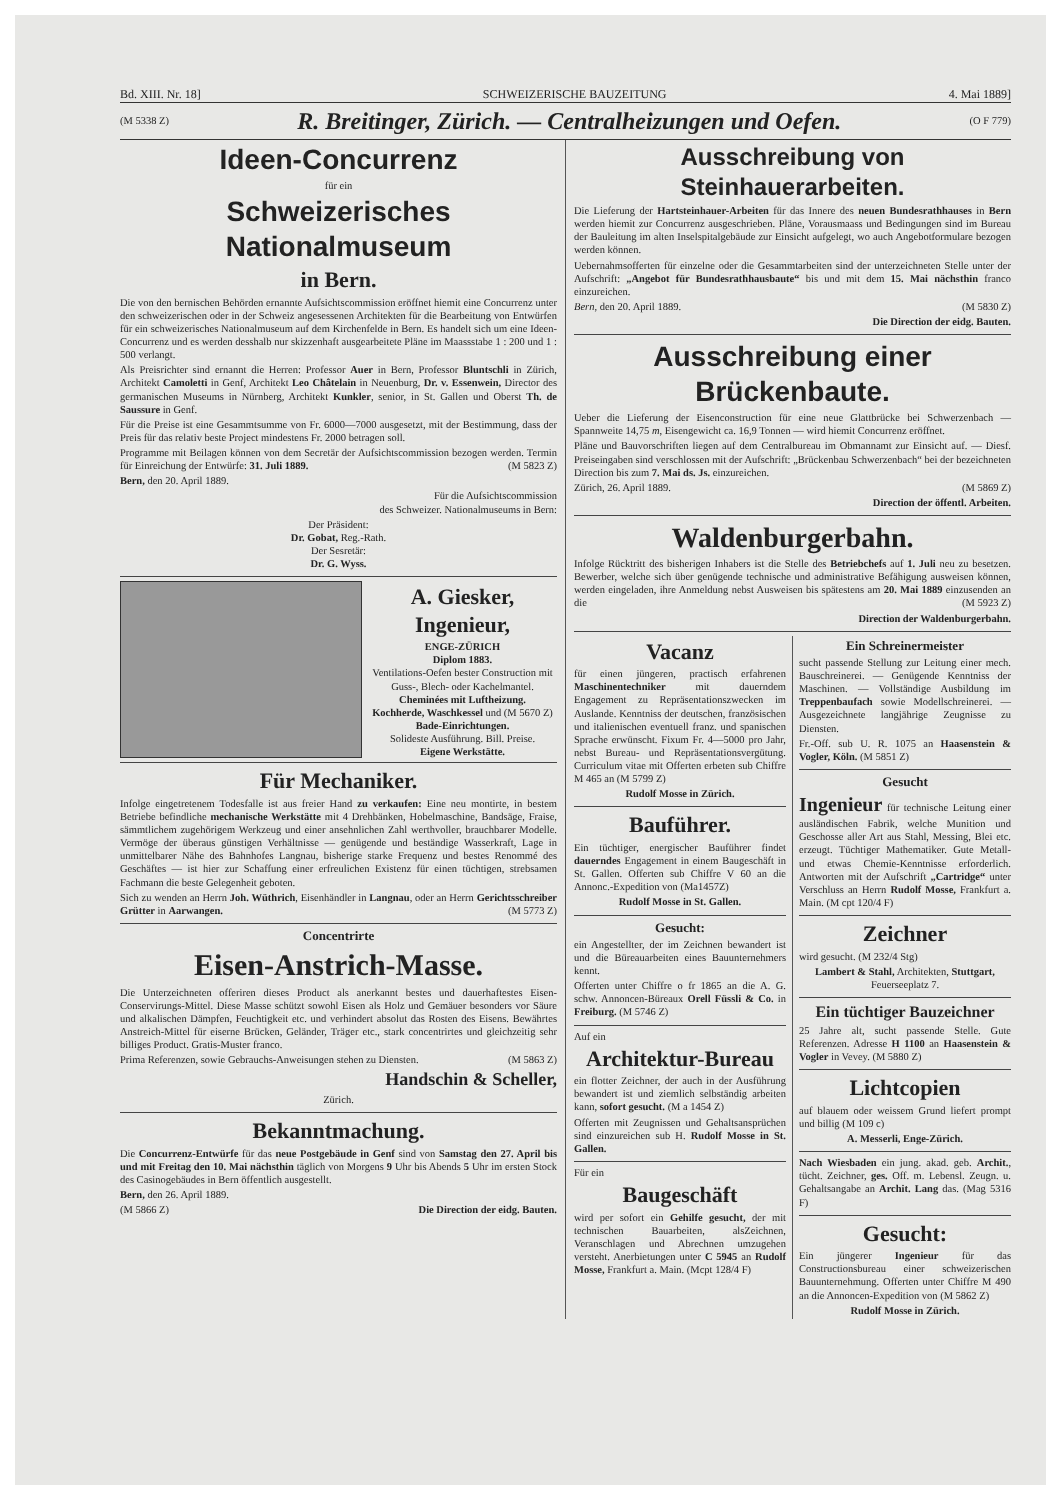Bd. XIII. Nr. 18] SCHWEIZERISCHE BAUZEITUNG 4. Mai 1889]
(M 5338 Z) R. Breitinger, Zürich. — Centralheizungen und Oefen. (O F 779)
Ideen-Concurrenz
für ein
Schweizerisches Nationalmuseum
in Bern.
Die von den bernischen Behörden ernannte Aufsichtscommission eröffnet hiemit eine Concurrenz unter den schweizerischen oder in der Schweiz angesessenen Architekten für die Bearbeitung von Entwürfen für ein schweizerisches Nationalmuseum auf dem Kirchenfelde in Bern. Es handelt sich um eine Ideen-Concurrenz und es werden desshalb nur skizzenhaft ausgearbeitete Pläne im Maassstabe 1 : 200 und 1 : 500 verlangt.
Als Preisrichter sind ernannt die Herren: Professor Auer in Bern, Professor Bluntschli in Zürich, Architekt Camoletti in Genf, Architekt Leo Châtelain in Neuenburg, Dr. v. Essenwein, Director des germanischen Museums in Nürnberg, Architekt Kunkler, senior, in St. Gallen und Oberst Th. de Saussure in Genf.
Für die Preise ist eine Gesammtsumme von Fr. 6000—7000 ausgesetzt, mit der Bestimmung, dass der Preis für das relativ beste Project mindestens Fr. 2000 betragen soll.
Programme mit Beilagen können von dem Secretär der Aufsichtscommission bezogen werden. Termin für Einreichung der Entwürfe: 31. Juli 1889. (M 5823 Z)
Bern, den 20. April 1889.
Für die Aufsichtscommission
des Schweizer. Nationalmuseums in Bern:
Der Präsident:
Dr. Gobat, Reg.-Rath.
Der Sesretär:
Dr. G. Wyss.
A. Giesker, Ingenieur,
ENGE-ZÜRICH
Diplom 1883.
Ventilations-Oefen bester Construction mit Guss-, Blech- oder Kachelmantel.
Cheminées mit Luftheizung.
Kochherde, Waschkessel und (M 5670 Z)
Bade-Einrichtungen.
Solideste Ausführung. Bill. Preise.
Eigene Werkstätte.
Für Mechaniker.
Infolge eingetretenem Todesfalle ist aus freier Hand zu verkaufen: Eine neu montirte, in bestem Betriebe befindliche mechanische Werkstätte mit 4 Drehbänken, Hobelmaschine, Bandsäge, Fraise, sämmtlichem zugehörigem Werkzeug und einer ansehnlichen Zahl werthvoller, brauchbarer Modelle. Vermöge der überaus günstigen Verhältnisse — genügende und beständige Wasserkraft, Lage in unmittelbarer Nähe des Bahnhofes Langnau, bisherige starke Frequenz und bestes Renommé des Geschäftes — ist hier zur Schaffung einer erfreulichen Existenz für einen tüchtigen, strebsamen Fachmann die beste Gelegenheit geboten.
Sich zu wenden an Herrn Joh. Wüthrich, Eisenhändler in Langnau, oder an Herrn Gerichtsschreiber Grütter in Aarwangen. (M 5773 Z)
Concentrirte
Eisen-Anstrich-Masse.
Die Unterzeichneten offeriren dieses Product als anerkannt bestes und dauerhaftestes Eisen-Conservirungs-Mittel. Diese Masse schützt sowohl Eisen als Holz und Gemäuer besonders vor Säure und alkalischen Dämpfen, Feuchtigkeit etc. und verhindert absolut das Rosten des Eisens. Bewährtes Anstreich-Mittel für eiserne Brücken, Geländer, Träger etc., stark concentrirtes und gleichzeitig sehr billiges Product. Gratis-Muster franco.
Prima Referenzen, sowie Gebrauchs-Anweisungen stehen zu Diensten. (M 5863 Z)
Handschin & Scheller,
Zürich.
Bekanntmachung.
Die Concurrenz-Entwürfe für das neue Postgebäude in Genf sind von Samstag den 27. April bis und mit Freitag den 10. Mai nächsthin täglich von Morgens 9 Uhr bis Abends 5 Uhr im ersten Stock des Casinogebäudes in Bern öffentlich ausgestellt.
Bern, den 26. April 1889.
(M 5866 Z) Die Direction der eidg. Bauten.
Ausschreibung von Steinhauerarbeiten.
Die Lieferung der Hartsteinhauer-Arbeiten für das Innere des neuen Bundesrathhauses in Bern werden hiemit zur Concurrenz ausgeschrieben. Pläne, Vorausmaass und Bedingungen sind im Bureau der Bauleitung im alten Inselspitalgebäude zur Einsicht aufgelegt, wo auch Angebotformulare bezogen werden können.
Uebernahmsofferten für einzelne oder die Gesammtarbeiten sind der unterzeichneten Stelle unter der Aufschrift: „Angebot für Bundesrathhausbaute“ bis und mit dem 15. Mai nächsthin franco einzureichen.
Bern, den 20. April 1889. (M 5830 Z)
Die Direction der eidg. Bauten.
Ausschreibung einer Brückenbaute.
Ueber die Lieferung der Eisenconstruction für eine neue Glattbrücke bei Schwerzenbach — Spannweite 14,75 m, Eisengewicht ca. 16,9 Tonnen — wird hiemit Concurrenz eröffnet.
Pläne und Bauvorschriften liegen auf dem Centralbureau im Obmannamt zur Einsicht auf. — Diesf. Preiseingaben sind verschlossen mit der Aufschrift: „Brückenbau Schwerzenbach“ bei der bezeichneten Direction bis zum 7. Mai ds. Js. einzureichen.
Zürich, 26. April 1889. (M 5869 Z)
Direction der öffentl. Arbeiten.
Waldenburgerbahn.
Infolge Rücktritt des bisherigen Inhabers ist die Stelle des Betriebchefs auf 1. Juli neu zu besetzen. Bewerber, welche sich über genügende technische und administrative Befähigung ausweisen können, werden eingeladen, ihre Anmeldung nebst Ausweisen bis spätestens am 20. Mai 1889 einzusenden an die (M 5923 Z)
Direction der Waldenburgerbahn.
Vacanz
für einen jüngeren, practisch erfahrenen Maschinentechniker mit dauerndem Engagement zu Repräsentationszwecken im Auslande. Kenntniss der deutschen, französischen und italienischen eventuell franz. und spanischen Sprache erwünscht. Fixum Fr. 4—5000 pro Jahr, nebst Bureau- und Repräsentationsvergütung. Curriculum vitae mit Offerten erbeten sub Chiffre M 465 an (M 5799 Z)
Rudolf Mosse in Zürich.
Bauführer.
Ein tüchtiger, energischer Bauführer findet dauerndes Engagement in einem Baugeschäft in St. Gallen. Offerten sub Chiffre V 60 an die Annonc.-Expedition von (Ma1457Z)
Rudolf Mosse in St. Gallen.
Gesucht:
ein Angestellter, der im Zeichnen bewandert ist und die Büreauarbeiten eines Bauunternehmers kennt.
Offerten unter Chiffre o fr 1865 an die A. G. schw. Annoncen-Büreaux Orell Füssli & Co. in Freiburg. (M 5746 Z)
Auf ein
Architektur-Bureau
ein flotter Zeichner, der auch in der Ausführung bewandert ist und ziemlich selbständig arbeiten kann, sofort gesucht. (M a 1454 Z)
Offerten mit Zeugnissen und Gehaltsansprüchen sind einzureichen sub H. Rudolf Mosse in St. Gallen.
Für ein
Baugeschäft
wird per sofort ein Gehilfe gesucht, der mit technischen Bauarbeiten, alsZeichnen, Veranschlagen und Abrechnen umzugehen versteht. Anerbietungen unter C 5945 an Rudolf Mosse, Frankfurt a. Main. (Mcpt 128/4 F)
Ein Schreinermeister
sucht passende Stellung zur Leitung einer mech. Bauschreinerei. — Genügende Kenntniss der Maschinen. — Vollständige Ausbildung im Treppenbaufach sowie Modellschreinerei. — Ausgezeichnete langjährige Zeugnisse zu Diensten.
Fr.-Off. sub U. R. 1075 an Haasenstein & Vogler, Köln. (M 5851 Z)
Gesucht
Ingenieur für technische Leitung einer ausländischen Fabrik, welche Munition und Geschosse aller Art aus Stahl, Messing, Blei etc. erzeugt. Tüchtiger Mathematiker. Gute Metall- und etwas Chemie-Kenntnisse erforderlich. Antworten mit der Aufschrift „Cartridge“ unter Verschluss an Herrn Rudolf Mosse, Frankfurt a. Main. (M cpt 120/4 F)
Zeichner
wird gesucht. (M 232/4 Stg)
Lambert & Stahl, Architekten, Stuttgart, Feuerseeplatz 7.
Ein tüchtiger Bauzeichner
25 Jahre alt, sucht passende Stelle. Gute Referenzen. Adresse H 1100 an Haasenstein & Vogler in Vevey. (M 5880 Z)
Lichtcopien
auf blauem oder weissem Grund liefert prompt und billig (M 109 c)
A. Messerli, Enge-Zürich.
Nach Wiesbaden ein jung. akad. geb. Archit., tücht. Zeichner, ges. Off. m. Lebensl. Zeugn. u. Gehaltsangabe an Archit. Lang das. (Mag 5316 F)
Gesucht:
Ein jüngerer Ingenieur für das Constructionsbureau einer schweizerischen Bauunternehmung. Offerten unter Chiffre M 490 an die Annoncen-Expedition von (M 5862 Z)
Rudolf Mosse in Zürich.